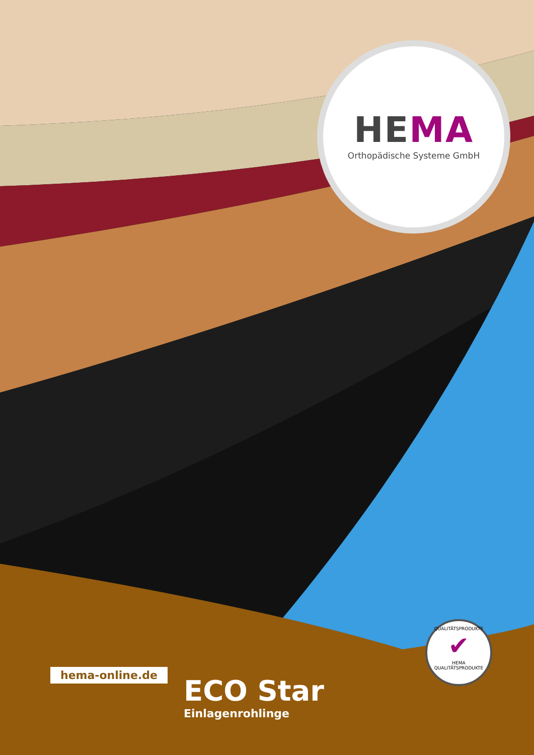HEMA
Orthopädische Systeme GmbH
hema-online.de
ECO Star
Einlagenrohlinge
QUALITÄTSPRODUKTE
✔
HEMA QUALITÄTSPRODUKTE